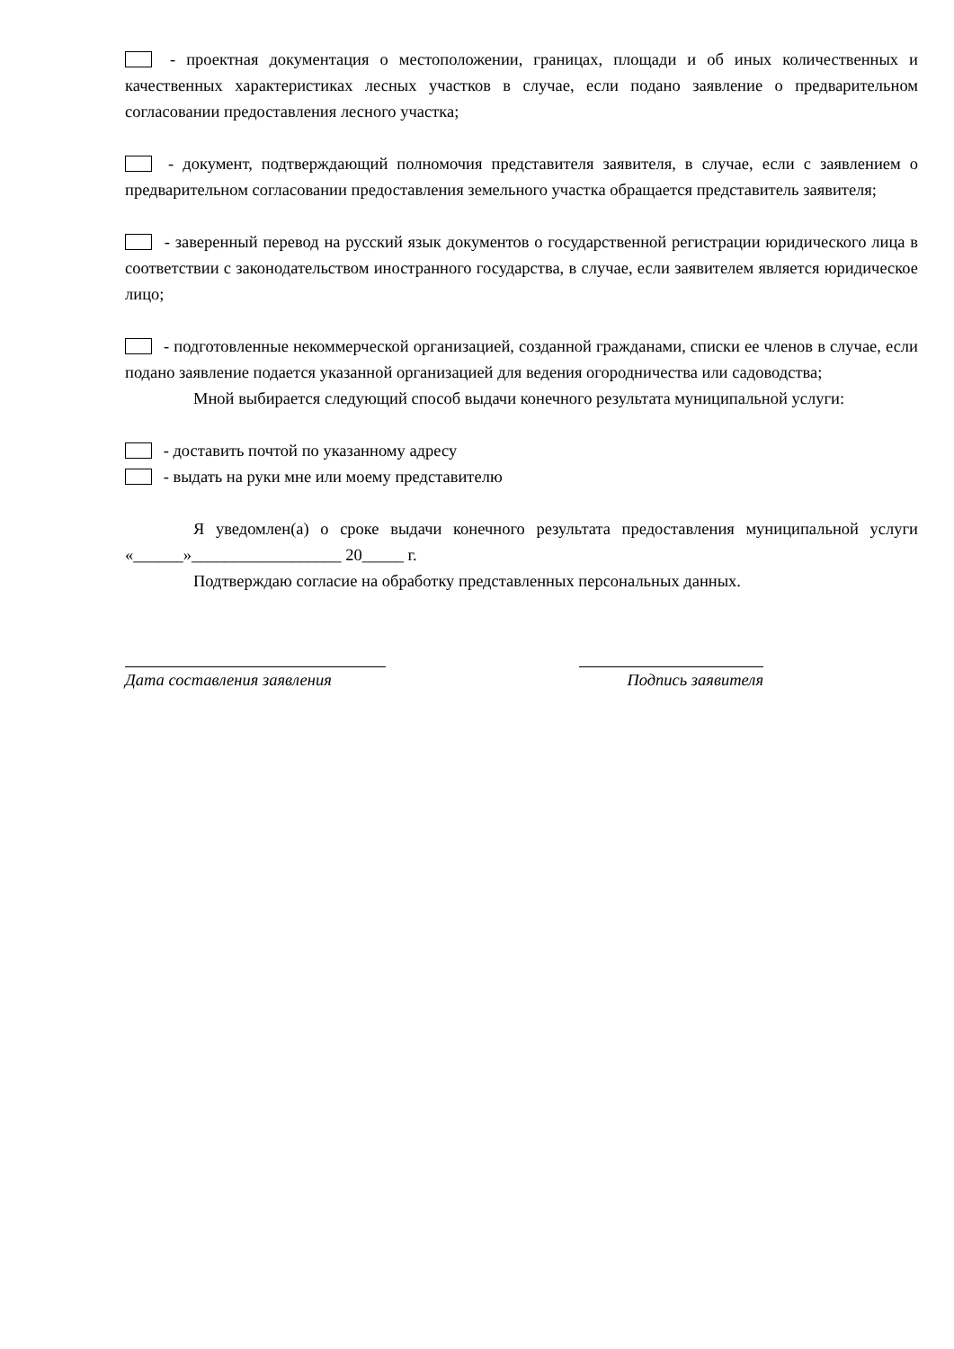- проектная документация о местоположении, границах, площади и об иных количественных и качественных характеристиках лесных участков в случае, если подано заявление о предварительном согласовании предоставления лесного участка;
- документ, подтверждающий полномочия представителя заявителя, в случае, если с заявлением о предварительном согласовании предоставления земельного участка обращается представитель заявителя;
- заверенный перевод на русский язык документов о государственной регистрации юридического лица в соответствии с законодательством иностранного государства, в случае, если заявителем является юридическое лицо;
- подготовленные некоммерческой организацией, созданной гражданами, списки ее членов в случае, если подано заявление подается указанной организацией для ведения огородничества или садоводства;
Мной выбирается следующий способ выдачи конечного результата муниципальной услуги:
- доставить почтой по указанному адресу
- выдать на руки мне или моему представителю
Я уведомлен(а) о сроке выдачи конечного результата предоставления муниципальной услуги «______»__________________ 20_____ г.
Подтверждаю согласие на обработку представленных персональных данных.
Дата составления заявления Подпись заявителя